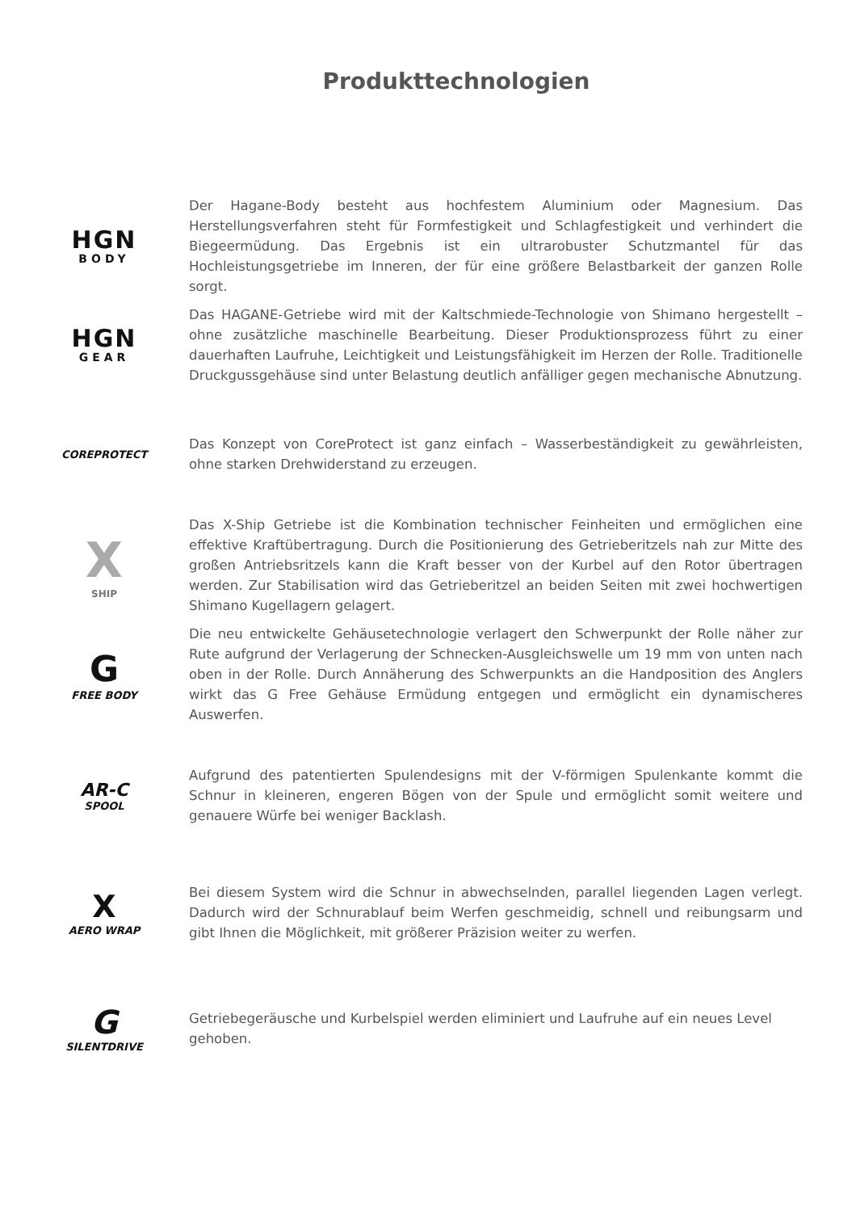Produkttechnologien
HGN
BODY
Der Hagane-Body besteht aus hochfestem Aluminium oder Magnesium. Das Herstellungsverfahren steht für Formfestigkeit und Schlagfestigkeit und verhindert die Biegeermüdung. Das Ergebnis ist ein ultrarobuster Schutzmantel für das Hochleistungsgetriebe im Inneren, der für eine größere Belastbarkeit der ganzen Rolle sorgt.
HGN
GEAR
Das HAGANE-Getriebe wird mit der Kaltschmiede-Technologie von Shimano hergestellt – ohne zusätzliche maschinelle Bearbeitung. Dieser Produktionsprozess führt zu einer dauerhaften Laufruhe, Leichtigkeit und Leistungsfähigkeit im Herzen der Rolle. Traditionelle Druckgussgehäuse sind unter Belastung deutlich anfälliger gegen mechanische Abnutzung.
COREPROTECT
Das Konzept von CoreProtect ist ganz einfach – Wasserbeständigkeit zu gewährleisten, ohne starken Drehwiderstand zu erzeugen.
X
SHIP
Das X-Ship Getriebe ist die Kombination technischer Feinheiten und ermöglichen eine effektive Kraftübertragung. Durch die Positionierung des Getrieberitzels nah zur Mitte des großen Antriebsritzels kann die Kraft besser von der Kurbel auf den Rotor übertragen werden. Zur Stabilisation wird das Getrieberitzel an beiden Seiten mit zwei hochwertigen Shimano Kugellagern gelagert.
G
FREE BODY
Die neu entwickelte Gehäusetechnologie verlagert den Schwerpunkt der Rolle näher zur Rute aufgrund der Verlagerung der Schnecken-Ausgleichswelle um 19 mm von unten nach oben in der Rolle. Durch Annäherung des Schwerpunkts an die Handposition des Anglers wirkt das G Free Gehäuse Ermüdung entgegen und ermöglicht ein dynamischeres Auswerfen.
AR-C
SPOOL
Aufgrund des patentierten Spulendesigns mit der V-förmigen Spulenkante kommt die Schnur in kleineren, engeren Bögen von der Spule und ermöglicht somit weitere und genauere Würfe bei weniger Backlash.
X
AERO WRAP
Bei diesem System wird die Schnur in abwechselnden, parallel liegenden Lagen verlegt. Dadurch wird der Schnurablauf beim Werfen geschmeidig, schnell und reibungsarm und gibt Ihnen die Möglichkeit, mit größerer Präzision weiter zu werfen.
G
SILENTDRIVE
Getriebegeräusche und Kurbelspiel werden eliminiert und Laufruhe auf ein neues Level gehoben.